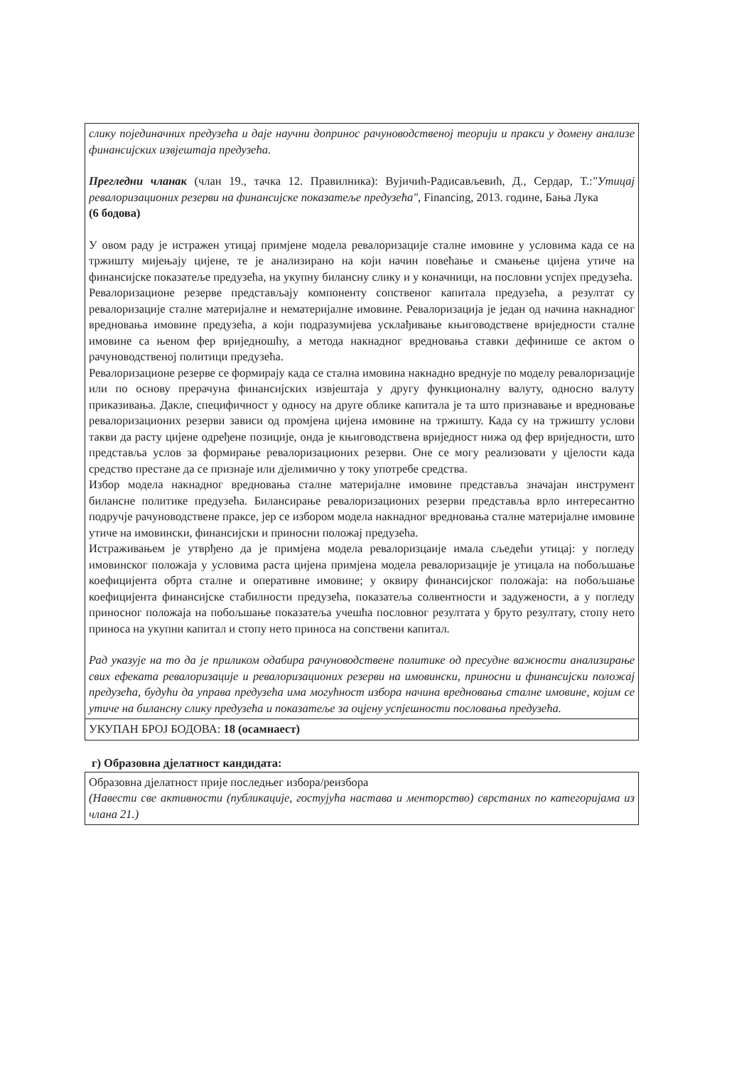| слику појединачних предузећа и даје научни допринос рачуноводственој теорији и пракси у домену анализе финансијских извјештаја предузећа. Прегледни чланак (члан 19., тачка 12. Правилника): Вујичић-Радисављевић, Д., Сердар, Т.: "Утицај ревалоризационих резерви на финансијске показатеље предузећа" , Financing, 2013. године, Бања Лука (6 бодова) У овом раду је истражен утицај примјене модела ревалоризације сталне имовине у условима када се на тржишту мијењају цијене, те је анализирано на који начин повећање и смањење цијена утиче на финансијске показатеље предузећа, на укупну билансну слику и у коначници, на пословни успјех предузећа. Ревалоризационе резерве представљају компоненту сопственог капитала предузећа, а резултат су ревалоризације сталне материјалне и нематеријалне имовине. Ревалоризација је један од начина накнадног вредновања имовине предузећа, а који подразумијева усклађивање књиговодствене вриједности сталне имовине са њеном фер вриједношћу, а метода накнадног вредновања ставки дефинише се актом о рачуноводственој политици предузећа. Ревалоризационе резерве се формирају када се стална имовина накнадно вреднује по моделу ревалоризације или по основу прерачуна финансијских извјештаја у другу функционалну валуту, односно валуту приказивања. Дакле, специфичност у односу на друге облике капитала је та што признавање и вредновање ревалоризационих резерви зависи од промјена цијена имовине на тржишту. Када су на тржишту услови такви да расту цијене одређене позиције, онда је књиговодствена вриједност нижа од фер вриједности, што представља услов за формирање ревалоризационих резерви. Оне се могу реализовати у цјелости када средство престане да се признаје или дјелимично у току употребе средства. Избор модела накнадног вредновања сталне материјалне имовине представља значајан инструмент билансне политике предузећа. Билансирање ревалоризационих резерви представља врло интересантно подручје рачуноводствене праксе, јер се избором модела накнадног вредновања сталне материјалне имовине утиче на имовински, финансијски и приносни положај предузећа. Истраживањем је утврђено да је примјена модела ревалоризцаије имала сљедећи утицај: у погледу имовинског положаја у условима раста цијена примјена модела ревалоризације је утицала на побољшање коефицијента обрта сталне и оперативне имовине; у оквиру финансијског положаја: на побољшање коефицијента финансијске стабилности предузећа, показатеља солвентности и задужености, а у погледу приносног положаја на побољшање показатеља учешћа пословног резултата у бруто резултату, стопу нето приноса на укупни капитал и стопу нето приноса на сопствени капитал. Рад указује на то да је приликом одабира рачуноводствене политике од пресудне важности анализирање свих ефеката ревалоризације и ревалоризационих резерви на имовински, приносни и финансијски положај предузећа, будући да управа предузећа има могућност избора начина вредновања сталне имовине, којим се утиче на билансну слику предузећа и показатеље за оцјену успјешности пословања предузећа. |
| УКУПАН БРОЈ БОДОВА: 18 (осамнаест) |
г) Образовна дјелатност кандидата:
| Образовна дјелатност прије последњег избора/реизбора (Навести све активности (публикације, гостујућа настава и менторство) сврстаних по категоријама из члана 21.) |